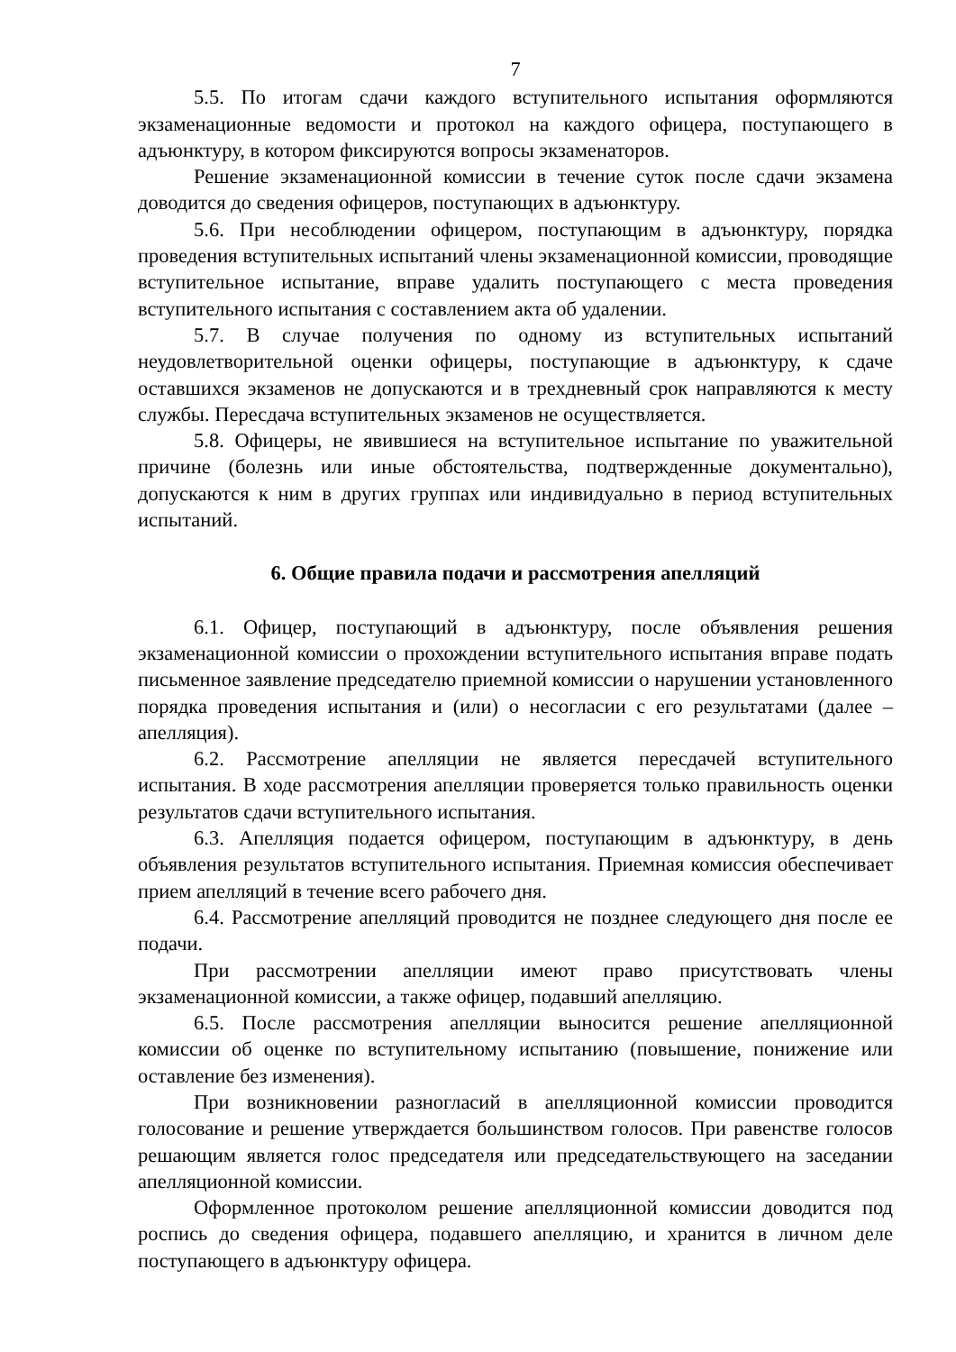7
5.5. По итогам сдачи каждого вступительного испытания оформляются экзаменационные ведомости и протокол на каждого офицера, поступающего в адъюнктуру, в котором фиксируются вопросы экзаменаторов.
Решение экзаменационной комиссии в течение суток после сдачи экзамена доводится до сведения офицеров, поступающих в адъюнктуру.
5.6. При несоблюдении офицером, поступающим в адъюнктуру, порядка проведения вступительных испытаний члены экзаменационной комиссии, проводящие вступительное испытание, вправе удалить поступающего с места проведения вступительного испытания с составлением акта об удалении.
5.7. В случае получения по одному из вступительных испытаний неудовлетворительной оценки офицеры, поступающие в адъюнктуру, к сдаче оставшихся экзаменов не допускаются и в трехдневный срок направляются к месту службы. Пересдача вступительных экзаменов не осуществляется.
5.8. Офицеры, не явившиеся на вступительное испытание по уважительной причине (болезнь или иные обстоятельства, подтвержденные документально), допускаются к ним в других группах или индивидуально в период вступительных испытаний.
6. Общие правила подачи и рассмотрения апелляций
6.1. Офицер, поступающий в адъюнктуру, после объявления решения экзаменационной комиссии о прохождении вступительного испытания вправе подать письменное заявление председателю приемной комиссии о нарушении установленного порядка проведения испытания и (или) о несогласии с его результатами (далее – апелляция).
6.2. Рассмотрение апелляции не является пересдачей вступительного испытания. В ходе рассмотрения апелляции проверяется только правильность оценки результатов сдачи вступительного испытания.
6.3. Апелляция подается офицером, поступающим в адъюнктуру, в день объявления результатов вступительного испытания. Приемная комиссия обеспечивает прием апелляций в течение всего рабочего дня.
6.4. Рассмотрение апелляций проводится не позднее следующего дня после ее подачи.
При рассмотрении апелляции имеют право присутствовать члены экзаменационной комиссии, а также офицер, подавший апелляцию.
6.5. После рассмотрения апелляции выносится решение апелляционной комиссии об оценке по вступительному испытанию (повышение, понижение или оставление без изменения).
При возникновении разногласий в апелляционной комиссии проводится голосование и решение утверждается большинством голосов. При равенстве голосов решающим является голос председателя или председательствующего на заседании апелляционной комиссии.
Оформленное протоколом решение апелляционной комиссии доводится под роспись до сведения офицера, подавшего апелляцию, и хранится в личном деле поступающего в адъюнктуру офицера.